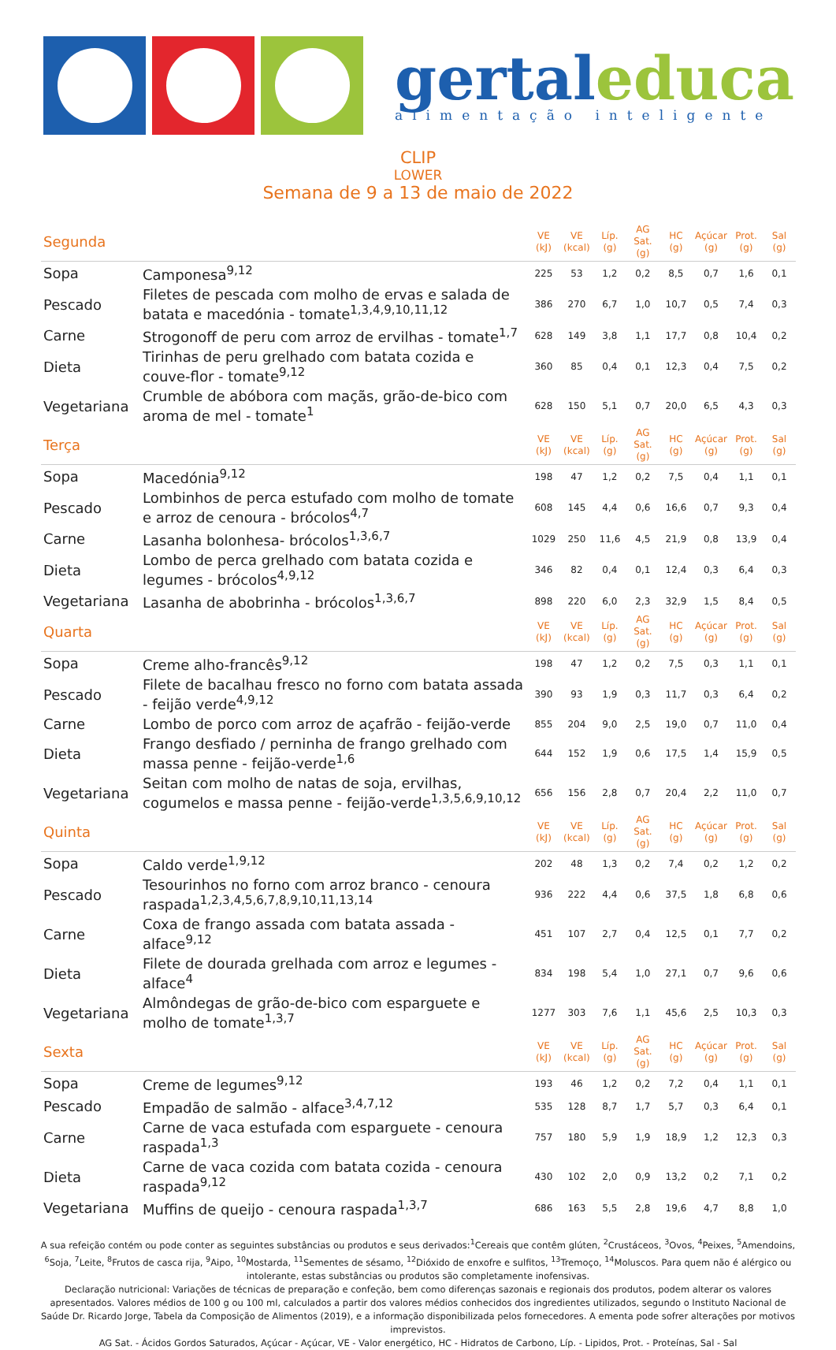gertaleduca
alimentação inteligente
CLIP
LOWER
Semana de 9 a 13 de maio de 2022
| Segunda | | VE (kJ) | VE (kcal) | Líp. (g) | AG Sat. (g) | HC (g) | Açúcar (g) | Prot. (g) | Sal (g) |
| Sopa | Camponesa<sup>9,12</sup> | 225 | 53 | 1,2 | 0,2 | 8,5 | 0,7 | 1,6 | 0,1 |
| Pescado | Filetes de pescada com molho de ervas e salada de batata e macedónia - tomate<sup>1,3,4,9,10,11,12</sup> | 386 | 270 | 6,7 | 1,0 | 10,7 | 0,5 | 7,4 | 0,3 |
| Carne | Strogonoff de peru com arroz de ervilhas - tomate<sup>1,7</sup> | 628 | 149 | 3,8 | 1,1 | 17,7 | 0,8 | 10,4 | 0,2 |
| Dieta | Tirinhas de peru grelhado com batata cozida e couve-flor - tomate<sup>9,12</sup> | 360 | 85 | 0,4 | 0,1 | 12,3 | 0,4 | 7,5 | 0,2 |
| Vegetariana | Crumble de abóbora com maçãs, grão-de-bico com aroma de mel - tomate<sup>1</sup> | 628 | 150 | 5,1 | 0,7 | 20,0 | 6,5 | 4,3 | 0,3 |
| Terça | | VE (kJ) | VE (kcal) | Líp. (g) | AG Sat. (g) | HC (g) | Açúcar (g) | Prot. (g) | Sal (g) |
| Sopa | Macedónia<sup>9,12</sup> | 198 | 47 | 1,2 | 0,2 | 7,5 | 0,4 | 1,1 | 0,1 |
| Pescado | Lombinhos de perca estufado com molho de tomate e arroz de cenoura - brócolos<sup>4,7</sup> | 608 | 145 | 4,4 | 0,6 | 16,6 | 0,7 | 9,3 | 0,4 |
| Carne | Lasanha bolonhesa- brócolos<sup>1,3,6,7</sup> | 1029 | 250 | 11,6 | 4,5 | 21,9 | 0,8 | 13,9 | 0,4 |
| Dieta | Lombo de perca grelhado com batata cozida e legumes - brócolos<sup>4,9,12</sup> | 346 | 82 | 0,4 | 0,1 | 12,4 | 0,3 | 6,4 | 0,3 |
| Vegetariana | Lasanha de abobrinha - brócolos<sup>1,3,6,7</sup> | 898 | 220 | 6,0 | 2,3 | 32,9 | 1,5 | 8,4 | 0,5 |
| Quarta | | VE (kJ) | VE (kcal) | Líp. (g) | AG Sat. (g) | HC (g) | Açúcar (g) | Prot. (g) | Sal (g) |
| Sopa | Creme alho-francês<sup>9,12</sup> | 198 | 47 | 1,2 | 0,2 | 7,5 | 0,3 | 1,1 | 0,1 |
| Pescado | Filete de bacalhau fresco no forno com batata assada - feijão verde<sup>4,9,12</sup> | 390 | 93 | 1,9 | 0,3 | 11,7 | 0,3 | 6,4 | 0,2 |
| Carne | Lombo de porco com arroz de açafrão - feijão-verde | 855 | 204 | 9,0 | 2,5 | 19,0 | 0,7 | 11,0 | 0,4 |
| Dieta | Frango desfiado / perninha de frango grelhado com massa penne - feijão-verde<sup>1,6</sup> | 644 | 152 | 1,9 | 0,6 | 17,5 | 1,4 | 15,9 | 0,5 |
| Vegetariana | Seitan com molho de natas de soja, ervilhas, cogumelos e massa penne - feijão-verde<sup>1,3,5,6,9,10,12</sup> | 656 | 156 | 2,8 | 0,7 | 20,4 | 2,2 | 11,0 | 0,7 |
| Quinta | | VE (kJ) | VE (kcal) | Líp. (g) | AG Sat. (g) | HC (g) | Açúcar (g) | Prot. (g) | Sal (g) |
| Sopa | Caldo verde<sup>1,9,12</sup> | 202 | 48 | 1,3 | 0,2 | 7,4 | 0,2 | 1,2 | 0,2 |
| Pescado | Tesourinhos no forno com arroz branco - cenoura raspada<sup>1,2,3,4,5,6,7,8,9,10,11,13,14</sup> | 936 | 222 | 4,4 | 0,6 | 37,5 | 1,8 | 6,8 | 0,6 |
| Carne | Coxa de frango assada com batata assada - alface<sup>9,12</sup> | 451 | 107 | 2,7 | 0,4 | 12,5 | 0,1 | 7,7 | 0,2 |
| Dieta | Filete de dourada grelhada com arroz e legumes - alface<sup>4</sup> | 834 | 198 | 5,4 | 1,0 | 27,1 | 0,7 | 9,6 | 0,6 |
| Vegetariana | Almôndegas de grão-de-bico com esparguete e molho de tomate<sup>1,3,7</sup> | 1277 | 303 | 7,6 | 1,1 | 45,6 | 2,5 | 10,3 | 0,3 |
| Sexta | | VE (kJ) | VE (kcal) | Líp. (g) | AG Sat. (g) | HC (g) | Açúcar (g) | Prot. (g) | Sal (g) |
| Sopa | Creme de legumes<sup>9,12</sup> | 193 | 46 | 1,2 | 0,2 | 7,2 | 0,4 | 1,1 | 0,1 |
| Pescado | Empadão de salmão - alface<sup>3,4,7,12</sup> | 535 | 128 | 8,7 | 1,7 | 5,7 | 0,3 | 6,4 | 0,1 |
| Carne | Carne de vaca estufada com esparguete - cenoura raspada<sup>1,3</sup> | 757 | 180 | 5,9 | 1,9 | 18,9 | 1,2 | 12,3 | 0,3 |
| Dieta | Carne de vaca cozida com batata cozida - cenoura raspada<sup>9,12</sup> | 430 | 102 | 2,0 | 0,9 | 13,2 | 0,2 | 7,1 | 0,2 |
| Vegetariana | Muffins de queijo - cenoura raspada<sup>1,3,7</sup> | 686 | 163 | 5,5 | 2,8 | 19,6 | 4,7 | 8,8 | 1,0 |
A sua refeição contém ou pode conter as seguintes substâncias ou produtos e seus derivados:<sup>1</sup>Cereais que contêm glúten, <sup>2</sup>Crustáceos, <sup>3</sup>Ovos, <sup>4</sup>Peixes, <sup>5</sup>Amendoins, <sup>6</sup>Soja, <sup>7</sup>Leite, <sup>8</sup>Frutos de casca rija, <sup>9</sup>Aipo, <sup>10</sup>Mostarda, <sup>11</sup>Sementes de sésamo, <sup>12</sup>Dióxido de enxofre e sulfitos, <sup>13</sup>Tremoço, <sup>14</sup>Moluscos. Para quem não é alérgico ou intolerante, estas substâncias ou produtos são completamente inofensivas.
Declaração nutricional: Variações de técnicas de preparação e confeção, bem como diferenças sazonais e regionais dos produtos, podem alterar os valores apresentados. Valores médios de 100 g ou 100 ml, calculados a partir dos valores médios conhecidos dos ingredientes utilizados, segundo o Instituto Nacional de Saúde Dr. Ricardo Jorge, Tabela da Composição de Alimentos (2019), e a informação disponibilizada pelos fornecedores. A ementa pode sofrer alterações por motivos imprevistos.
AG Sat. - Ácidos Gordos Saturados, Açúcar - Açúcar, VE - Valor energético, HC - Hidratos de Carbono, Líp. - Lipidos, Prot. - Proteínas, Sal - Sal